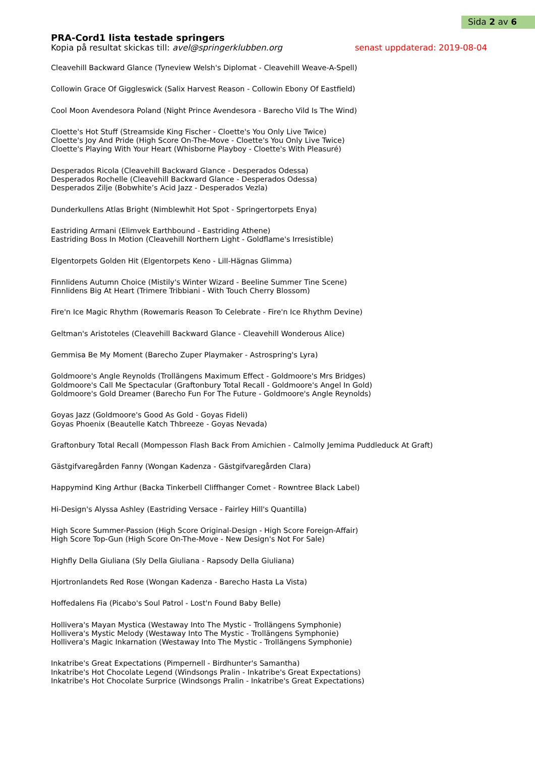Sida 2 av 6
PRA-Cord1 lista testade springers
Kopia på resultat skickas till: avel@springerklubben.org senast uppdaterad: 2019-08-04
Cleavehill Backward Glance (Tyneview Welsh's Diplomat - Cleavehill Weave-A-Spell)
Collowin Grace Of Giggleswick (Salix Harvest Reason - Collowin Ebony Of Eastfield)
Cool Moon Avendesora Poland (Night Prince Avendesora - Barecho Vild Is The Wind)
Cloette's Hot Stuff (Streamside King Fischer - Cloette's You Only Live Twice)
Cloette's Joy And Pride (High Score On-The-Move - Cloette's You Only Live Twice)
Cloette's Playing With Your Heart (Whisborne Playboy - Cloette's With Pleasuré)
Desperados Ricola (Cleavehill Backward Glance - Desperados Odessa)
Desperados Rochelle (Cleavehill Backward Glance - Desperados Odessa)
Desperados Zilje (Bobwhite’s Acid Jazz - Desperados Vezla)
Dunderkullens Atlas Bright (Nimblewhit Hot Spot - Springertorpets Enya)
Eastriding Armani (Elimvek Earthbound - Eastriding Athene)
Eastriding Boss In Motion (Cleavehill Northern Light - Goldflame's Irresistible)
Elgentorpets Golden Hit (Elgentorpets Keno - Lill-Hägnas Glimma)
Finnlidens Autumn Choice (Mistily's Winter Wizard - Beeline Summer Tine Scene)
Finnlidens Big At Heart (Trimere Tribbiani - With Touch Cherry Blossom)
Fire'n Ice Magic Rhythm (Rowemaris Reason To Celebrate - Fire'n Ice Rhythm Devine)
Geltman's Aristoteles (Cleavehill Backward Glance - Cleavehill Wonderous Alice)
Gemmisa Be My Moment (Barecho Zuper Playmaker - Astrospring's Lyra)
Goldmoore's Angle Reynolds (Trollängens Maximum Effect - Goldmoore's Mrs Bridges)
Goldmoore's Call Me Spectacular (Graftonbury Total Recall - Goldmoore's Angel In Gold)
Goldmoore's Gold Dreamer (Barecho Fun For The Future - Goldmoore's Angle Reynolds)
Goyas Jazz (Goldmoore's Good As Gold - Goyas Fideli)
Goyas Phoenix (Beautelle Katch Thbreeze - Goyas Nevada)
Graftonbury Total Recall (Mompesson Flash Back From Amichien - Calmolly Jemima Puddleduck At Graft)
Gästgifvaregården Fanny (Wongan Kadenza - Gästgifvaregården Clara)
Happymind King Arthur (Backa Tinkerbell Cliffhanger Comet - Rowntree Black Label)
Hi-Design's Alyssa Ashley (Eastriding Versace - Fairley Hill's Quantilla)
High Score Summer-Passion (High Score Original-Design - High Score Foreign-Affair)
High Score Top-Gun (High Score On-The-Move - New Design's Not For Sale)
Highfly Della Giuliana (Sly Della Giuliana - Rapsody Della Giuliana)
Hjortronlandets Red Rose (Wongan Kadenza - Barecho Hasta La Vista)
Hoffedalens Fia (Picabo's Soul Patrol - Lost'n Found Baby Belle)
Hollivera's Mayan Mystica (Westaway Into The Mystic - Trollängens Symphonie)
Hollivera's Mystic Melody (Westaway Into The Mystic - Trollängens Symphonie)
Hollivera's Magic Inkarnation (Westaway Into The Mystic - Trollängens Symphonie)
Inkatribe's Great Expectations (Pimpernell - Birdhunter's Samantha)
Inkatribe's Hot Chocolate Legend (Windsongs Pralin - Inkatribe's Great Expectations)
Inkatribe's Hot Chocolate Surprice (Windsongs Pralin - Inkatribe's Great Expectations)